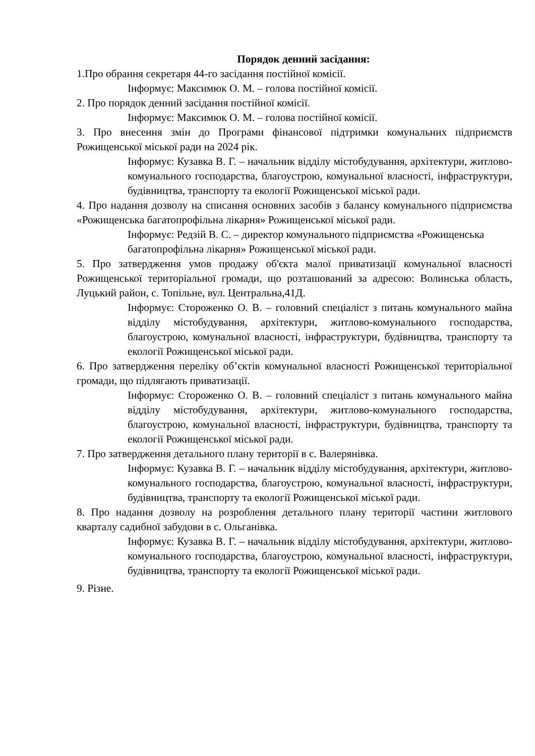Порядок денний засідання:
1.Про обрання секретаря 44-го засідання постійної комісії.
Інформує: Максимюк О. М. – голова постійної комісії.
2. Про порядок денний засідання постійної комісії.
Інформує: Максимюк О. М. – голова постійної комісії.
3. Про внесення змін до Програми фінансової підтримки комунальних підприємств Рожищенської міської ради на 2024 рік.
Інформує: Кузавка В. Г. – начальник відділу містобудування, архітектури, житлово-комунального господарства, благоустрою, комунальної власності, інфраструктури, будівництва, транспорту та екології Рожищенської міської ради.
4. Про надання дозволу на списання основних засобів з балансу комунального підприємства «Рожищенська багатопрофільна лікарня» Рожищенської міської ради.
Інформує: Редзій В. С. – директор комунального підприємства «Рожищенська багатопрофільна лікарня» Рожищенської міської ради.
5. Про затвердження умов продажу об'єкта малої приватизації комунальної власності Рожищенської територіальної громади, що розташований за адресою: Волинська область, Луцький район, с. Топільне, вул. Центральна,41Д.
Інформує: Стороженко О. В. – головний спеціаліст з питань комунального майна відділу містобудування, архітектури, житлово-комунального господарства, благоустрою, комунальної власності, інфраструктури, будівництва, транспорту та екології Рожищенської міської ради.
6. Про затвердження переліку об’єктів комунальної власності Рожищенської територіальної громади, що підлягають приватизації.
Інформує: Стороженко О. В. – головний спеціаліст з питань комунального майна відділу містобудування, архітектури, житлово-комунального господарства, благоустрою, комунальної власності, інфраструктури, будівництва, транспорту та екології Рожищенської міської ради.
7. Про затвердження детального плану території в с. Валерянівка.
Інформує: Кузавка В. Г. – начальник відділу містобудування, архітектури, житлово-комунального господарства, благоустрою, комунальної власності, інфраструктури, будівництва, транспорту та екології Рожищенської міської ради.
8. Про надання дозволу на розроблення детального плану території частини житлового кварталу садибної забудови в с. Ольганівка.
Інформує: Кузавка В. Г. – начальник відділу містобудування, архітектури, житлово-комунального господарства, благоустрою, комунальної власності, інфраструктури, будівництва, транспорту та екології Рожищенської міської ради.
9. Різне.